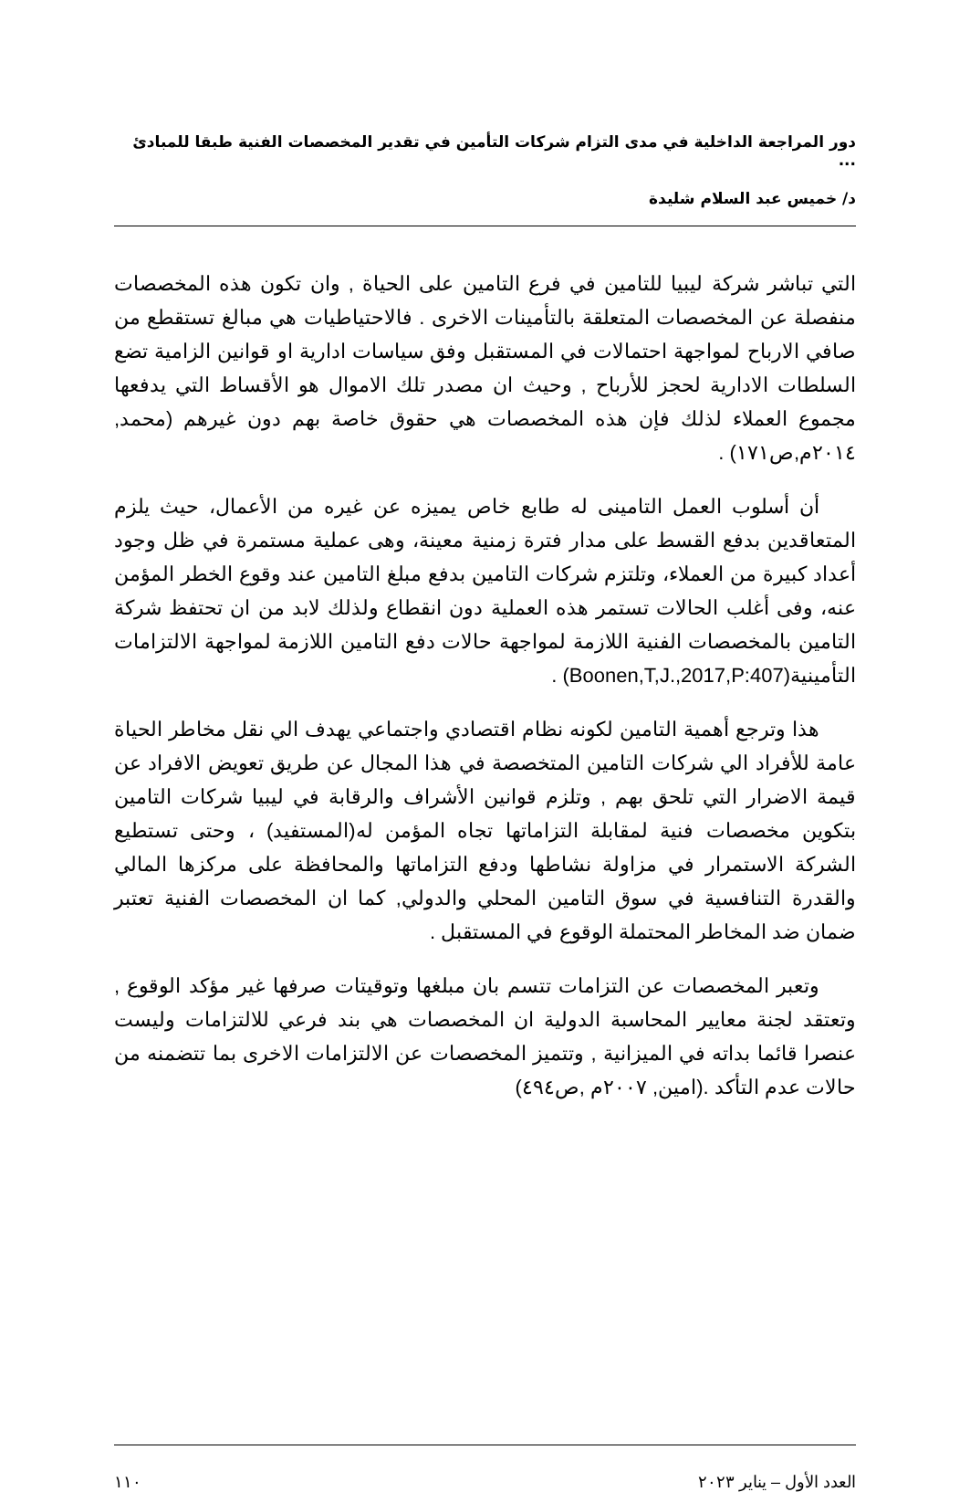دور المراجعة الداخلية في مدى التزام شركات التأمين في تقدير المخصصات الفنية طبقا للمبادئ ...
د/ خميس عبد السلام شليدة
التي تباشر شركة ليبيا للتامين في فرع التامين على الحياة , وان تكون هذه المخصصات منفصلة عن المخصصات المتعلقة بالتأمينات الاخرى . فالاحتياطيات هي مبالغ تستقطع من صافي الارباح لمواجهة احتمالات في المستقبل وفق سياسات ادارية او قوانين الزامية تضع السلطات الادارية لحجز للأرباح , وحيث ان مصدر تلك الاموال هو الأقساط التي يدفعها مجموع العملاء لذلك فإن هذه المخصصات هي حقوق خاصة بهم دون غيرهم (محمد, ٢٠١٤م,ص١٧١) .
أن أسلوب العمل التامينى له طابع خاص يميزه عن غيره من الأعمال، حيث يلزم المتعاقدين بدفع القسط على مدار فترة زمنية معينة، وهى عملية مستمرة في ظل وجود أعداد كبيرة من العملاء، وتلتزم شركات التامين بدفع مبلغ التامين عند وقوع الخطر المؤمن عنه، وفى أغلب الحالات تستمر هذه العملية دون انقطاع ولذلك لابد من ان تحتفظ شركة التامين بالمخصصات الفنية اللازمة لمواجهة حالات دفع التامين اللازمة لمواجهة الالتزامات التأمينية(Boonen,T,J.,2017,P:407) .
هذا وترجع أهمية التامين لكونه نظام اقتصادي واجتماعي يهدف الي نقل مخاطر الحياة عامة للأفراد الي شركات التامين المتخصصة في هذا المجال عن طريق تعويض الافراد عن قيمة الاضرار التي تلحق بهم , وتلزم قوانين الأشراف والرقابة في ليبيا شركات التامين بتكوين مخصصات فنية لمقابلة التزاماتها تجاه المؤمن له(المستفيد) ، وحتى تستطيع الشركة الاستمرار في مزاولة نشاطها ودفع التزاماتها والمحافظة على مركزها المالي والقدرة التنافسية في سوق التامين المحلي والدولي, كما ان المخصصات الفنية تعتبر ضمان ضد المخاطر المحتملة الوقوع في المستقبل .
وتعبر المخصصات عن التزامات تتسم بان مبلغها وتوقيتات صرفها غير مؤكد الوقوع , وتعتقد لجنة معايير المحاسبة الدولية ان المخصصات هي بند فرعي للالتزامات وليست عنصرا قائما بداته في الميزانية , وتتميز المخصصات عن الالتزامات الاخرى بما تتضمنه من حالات عدم التأكد .(امين, ٢٠٠٧م ,ص٤٩٤)
العدد الأول – يناير ٢٠٢٣ ١١٠